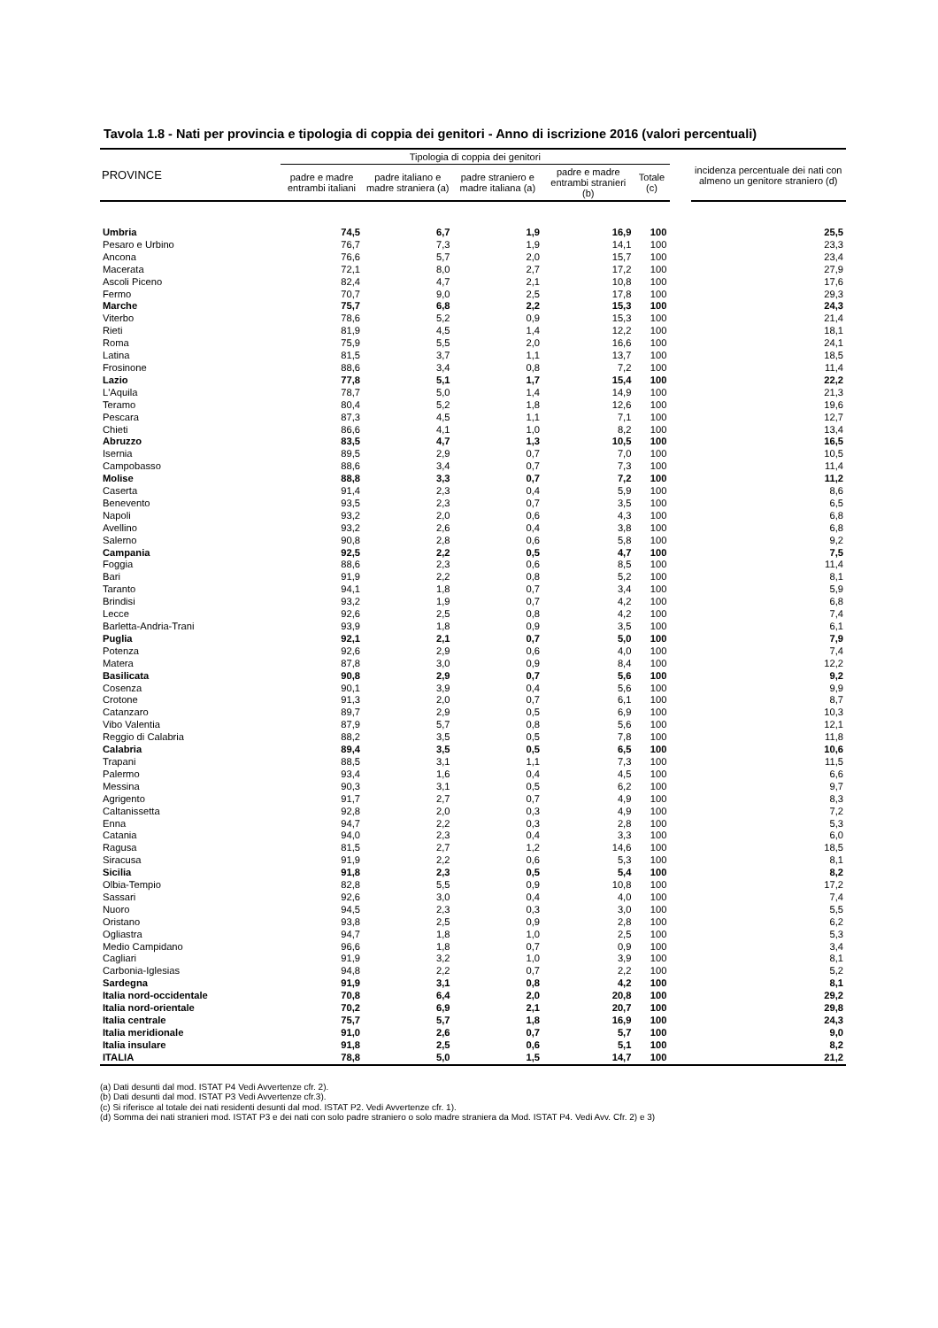Tavola 1.8 - Nati per provincia e tipologia di coppia dei genitori - Anno di iscrizione 2016 (valori percentuali)
| PROVINCE | Tipologia di coppia dei genitori | | | | | | incidenza percentuale dei nati con almeno un genitore straniero (d) |
| --- | --- | --- | --- | --- | --- | --- | --- |
| | padre e madre entrambi italiani | padre italiano e madre straniera (a) | padre straniero e madre italiana (a) | padre e madre entrambi stranieri (b) | Totale (c) | | |
| Umbria | 74,5 | 6,7 | 1,9 | 16,9 | 100 | | 25,5 |
| Pesaro e Urbino | 76,7 | 7,3 | 1,9 | 14,1 | 100 | | 23,3 |
| Ancona | 76,6 | 5,7 | 2,0 | 15,7 | 100 | | 23,4 |
| Macerata | 72,1 | 8,0 | 2,7 | 17,2 | 100 | | 27,9 |
| Ascoli Piceno | 82,4 | 4,7 | 2,1 | 10,8 | 100 | | 17,6 |
| Fermo | 70,7 | 9,0 | 2,5 | 17,8 | 100 | | 29,3 |
| Marche | 75,7 | 6,8 | 2,2 | 15,3 | 100 | | 24,3 |
| Viterbo | 78,6 | 5,2 | 0,9 | 15,3 | 100 | | 21,4 |
| Rieti | 81,9 | 4,5 | 1,4 | 12,2 | 100 | | 18,1 |
| Roma | 75,9 | 5,5 | 2,0 | 16,6 | 100 | | 24,1 |
| Latina | 81,5 | 3,7 | 1,1 | 13,7 | 100 | | 18,5 |
| Frosinone | 88,6 | 3,4 | 0,8 | 7,2 | 100 | | 11,4 |
| Lazio | 77,8 | 5,1 | 1,7 | 15,4 | 100 | | 22,2 |
| L'Aquila | 78,7 | 5,0 | 1,4 | 14,9 | 100 | | 21,3 |
| Teramo | 80,4 | 5,2 | 1,8 | 12,6 | 100 | | 19,6 |
| Pescara | 87,3 | 4,5 | 1,1 | 7,1 | 100 | | 12,7 |
| Chieti | 86,6 | 4,1 | 1,0 | 8,2 | 100 | | 13,4 |
| Abruzzo | 83,5 | 4,7 | 1,3 | 10,5 | 100 | | 16,5 |
| Isernia | 89,5 | 2,9 | 0,7 | 7,0 | 100 | | 10,5 |
| Campobasso | 88,6 | 3,4 | 0,7 | 7,3 | 100 | | 11,4 |
| Molise | 88,8 | 3,3 | 0,7 | 7,2 | 100 | | 11,2 |
| Caserta | 91,4 | 2,3 | 0,4 | 5,9 | 100 | | 8,6 |
| Benevento | 93,5 | 2,3 | 0,7 | 3,5 | 100 | | 6,5 |
| Napoli | 93,2 | 2,0 | 0,6 | 4,3 | 100 | | 6,8 |
| Avellino | 93,2 | 2,6 | 0,4 | 3,8 | 100 | | 6,8 |
| Salerno | 90,8 | 2,8 | 0,6 | 5,8 | 100 | | 9,2 |
| Campania | 92,5 | 2,2 | 0,5 | 4,7 | 100 | | 7,5 |
| Foggia | 88,6 | 2,3 | 0,6 | 8,5 | 100 | | 11,4 |
| Bari | 91,9 | 2,2 | 0,8 | 5,2 | 100 | | 8,1 |
| Taranto | 94,1 | 1,8 | 0,7 | 3,4 | 100 | | 5,9 |
| Brindisi | 93,2 | 1,9 | 0,7 | 4,2 | 100 | | 6,8 |
| Lecce | 92,6 | 2,5 | 0,8 | 4,2 | 100 | | 7,4 |
| Barletta-Andria-Trani | 93,9 | 1,8 | 0,9 | 3,5 | 100 | | 6,1 |
| Puglia | 92,1 | 2,1 | 0,7 | 5,0 | 100 | | 7,9 |
| Potenza | 92,6 | 2,9 | 0,6 | 4,0 | 100 | | 7,4 |
| Matera | 87,8 | 3,0 | 0,9 | 8,4 | 100 | | 12,2 |
| Basilicata | 90,8 | 2,9 | 0,7 | 5,6 | 100 | | 9,2 |
| Cosenza | 90,1 | 3,9 | 0,4 | 5,6 | 100 | | 9,9 |
| Crotone | 91,3 | 2,0 | 0,7 | 6,1 | 100 | | 8,7 |
| Catanzaro | 89,7 | 2,9 | 0,5 | 6,9 | 100 | | 10,3 |
| Vibo Valentia | 87,9 | 5,7 | 0,8 | 5,6 | 100 | | 12,1 |
| Reggio di Calabria | 88,2 | 3,5 | 0,5 | 7,8 | 100 | | 11,8 |
| Calabria | 89,4 | 3,5 | 0,5 | 6,5 | 100 | | 10,6 |
| Trapani | 88,5 | 3,1 | 1,1 | 7,3 | 100 | | 11,5 |
| Palermo | 93,4 | 1,6 | 0,4 | 4,5 | 100 | | 6,6 |
| Messina | 90,3 | 3,1 | 0,5 | 6,2 | 100 | | 9,7 |
| Agrigento | 91,7 | 2,7 | 0,7 | 4,9 | 100 | | 8,3 |
| Caltanissetta | 92,8 | 2,0 | 0,3 | 4,9 | 100 | | 7,2 |
| Enna | 94,7 | 2,2 | 0,3 | 2,8 | 100 | | 5,3 |
| Catania | 94,0 | 2,3 | 0,4 | 3,3 | 100 | | 6,0 |
| Ragusa | 81,5 | 2,7 | 1,2 | 14,6 | 100 | | 18,5 |
| Siracusa | 91,9 | 2,2 | 0,6 | 5,3 | 100 | | 8,1 |
| Sicilia | 91,8 | 2,3 | 0,5 | 5,4 | 100 | | 8,2 |
| Olbia-Tempio | 82,8 | 5,5 | 0,9 | 10,8 | 100 | | 17,2 |
| Sassari | 92,6 | 3,0 | 0,4 | 4,0 | 100 | | 7,4 |
| Nuoro | 94,5 | 2,3 | 0,3 | 3,0 | 100 | | 5,5 |
| Oristano | 93,8 | 2,5 | 0,9 | 2,8 | 100 | | 6,2 |
| Ogliastra | 94,7 | 1,8 | 1,0 | 2,5 | 100 | | 5,3 |
| Medio Campidano | 96,6 | 1,8 | 0,7 | 0,9 | 100 | | 3,4 |
| Cagliari | 91,9 | 3,2 | 1,0 | 3,9 | 100 | | 8,1 |
| Carbonia-Iglesias | 94,8 | 2,2 | 0,7 | 2,2 | 100 | | 5,2 |
| Sardegna | 91,9 | 3,1 | 0,8 | 4,2 | 100 | | 8,1 |
| Italia nord-occidentale | 70,8 | 6,4 | 2,0 | 20,8 | 100 | | 29,2 |
| Italia nord-orientale | 70,2 | 6,9 | 2,1 | 20,7 | 100 | | 29,8 |
| Italia centrale | 75,7 | 5,7 | 1,8 | 16,9 | 100 | | 24,3 |
| Italia meridionale | 91,0 | 2,6 | 0,7 | 5,7 | 100 | | 9,0 |
| Italia insulare | 91,8 | 2,5 | 0,6 | 5,1 | 100 | | 8,2 |
| ITALIA | 78,8 | 5,0 | 1,5 | 14,7 | 100 | | 21,2 |
(a) Dati desunti dal mod. ISTAT P4 Vedi Avvertenze cfr. 2).
(b) Dati desunti dal mod. ISTAT P3 Vedi Avvertenze cfr.3).
(c) Si riferisce al totale dei nati residenti desunti dal mod. ISTAT P2. Vedi Avvertenze cfr. 1).
(d) Somma dei nati stranieri mod. ISTAT P3 e dei nati con solo padre straniero o solo madre straniera da Mod. ISTAT P4. Vedi Avv. Cfr. 2) e 3)